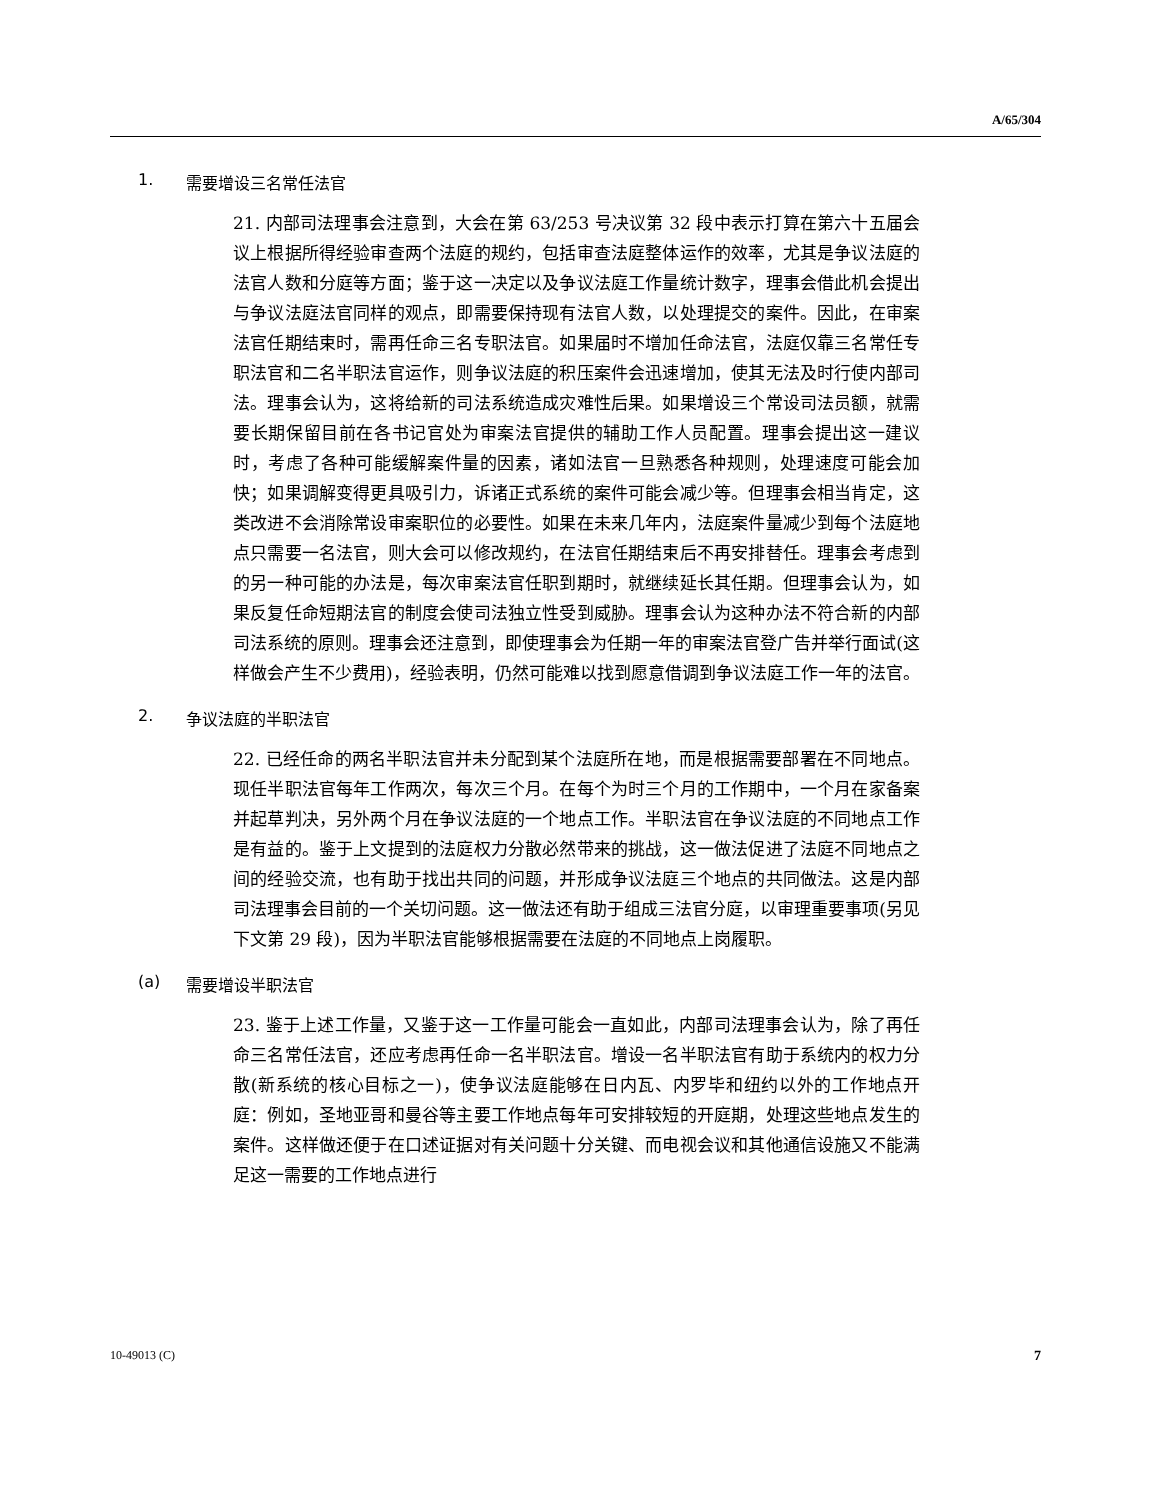A/65/304
1. 需要增设三名常任法官
21. 内部司法理事会注意到，大会在第 63/253 号决议第 32 段中表示打算在第六十五届会议上根据所得经验审查两个法庭的规约，包括审查法庭整体运作的效率，尤其是争议法庭的法官人数和分庭等方面；鉴于这一决定以及争议法庭工作量统计数字，理事会借此机会提出与争议法庭法官同样的观点，即需要保持现有法官人数，以处理提交的案件。因此，在审案法官任期结束时，需再任命三名专职法官。如果届时不增加任命法官，法庭仅靠三名常任专职法官和二名半职法官运作，则争议法庭的积压案件会迅速增加，使其无法及时行使内部司法。理事会认为，这将给新的司法系统造成灾难性后果。如果增设三个常设司法员额，就需要长期保留目前在各书记官处为审案法官提供的辅助工作人员配置。理事会提出这一建议时，考虑了各种可能缓解案件量的因素，诸如法官一旦熟悉各种规则，处理速度可能会加快；如果调解变得更具吸引力，诉诸正式系统的案件可能会减少等。但理事会相当肯定，这类改进不会消除常设审案职位的必要性。如果在未来几年内，法庭案件量减少到每个法庭地点只需要一名法官，则大会可以修改规约，在法官任期结束后不再安排替任。理事会考虑到的另一种可能的办法是，每次审案法官任职到期时，就继续延长其任期。但理事会认为，如果反复任命短期法官的制度会使司法独立性受到威胁。理事会认为这种办法不符合新的内部司法系统的原则。理事会还注意到，即使理事会为任期一年的审案法官登广告并举行面试(这样做会产生不少费用)，经验表明，仍然可能难以找到愿意借调到争议法庭工作一年的法官。
2. 争议法庭的半职法官
22. 已经任命的两名半职法官并未分配到某个法庭所在地，而是根据需要部署在不同地点。现任半职法官每年工作两次，每次三个月。在每个为时三个月的工作期中，一个月在家备案并起草判决，另外两个月在争议法庭的一个地点工作。半职法官在争议法庭的不同地点工作是有益的。鉴于上文提到的法庭权力分散必然带来的挑战，这一做法促进了法庭不同地点之间的经验交流，也有助于找出共同的问题，并形成争议法庭三个地点的共同做法。这是内部司法理事会目前的一个关切问题。这一做法还有助于组成三法官分庭，以审理重要事项(另见下文第 29 段)，因为半职法官能够根据需要在法庭的不同地点上岗履职。
(a) 需要增设半职法官
23. 鉴于上述工作量，又鉴于这一工作量可能会一直如此，内部司法理事会认为，除了再任命三名常任法官，还应考虑再任命一名半职法官。增设一名半职法官有助于系统内的权力分散(新系统的核心目标之一)，使争议法庭能够在日内瓦、内罗毕和纽约以外的工作地点开庭：例如，圣地亚哥和曼谷等主要工作地点每年可安排较短的开庭期，处理这些地点发生的案件。这样做还便于在口述证据对有关问题十分关键、而电视会议和其他通信设施又不能满足这一需要的工作地点进行
10-49013 (C) 7